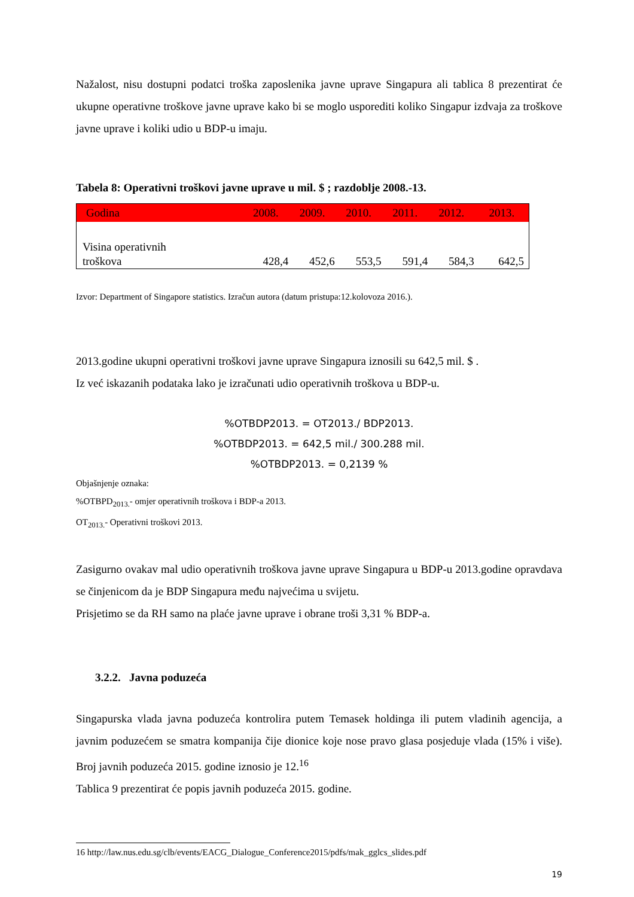Nažalost, nisu dostupni podatci troška zaposlenika javne uprave Singapura ali tablica 8 prezentirat će ukupne operativne troškove javne uprave kako bi se moglo usporediti koliko Singapur izdvaja za troškove javne uprave i koliki udio u BDP-u imaju.
Tabela 8: Operativni troškovi javne uprave u mil. $ ; razdoblje 2008.-13.
| Godina | 2008. | 2009. | 2010. | 2011. | 2012. | 2013. |
| --- | --- | --- | --- | --- | --- | --- |
| Visina operativnih troškova | 428,4 | 452,6 | 553,5 | 591,4 | 584,3 | 642,5 |
Izvor: Department of Singapore statistics. Izračun autora (datum pristupa:12.kolovoza 2016.).
2013.godine ukupni operativni troškovi javne uprave Singapura iznosili su 642,5 mil. $ .
Iz već iskazanih podataka lako je izračunati udio operativnih troškova u BDP-u.
%OTBDP2013. = OT2013./ BDP2013.
%OTBDP2013. = 642,5 mil./ 300.288 mil.
%OTBDP2013. = 0,2139 %
Objašnjenje oznaka:
%OTBPD<sub>2013.</sub>- omjer operativnih troškova i BDP-a 2013.
OT<sub>2013.</sub>- Operativni troškovi 2013.
Zasigurno ovakav mal udio operativnih troškova javne uprave Singapura u BDP-u 2013.godine opravdava se činjenicom da je BDP Singapura među najvećima u svijetu.
Prisjetimo se da RH samo na plaće javne uprave i obrane troši 3,31 % BDP-a.
3.2.2. Javna poduzeća
Singapurska vlada javna poduzeća kontrolira putem Temasek holdinga ili putem vladinih agencija, a javnim poduzećem se smatra kompanija čije dionice koje nose pravo glasa posjeduje vlada (15% i više). Broj javnih poduzeća 2015. godine iznosio je 12.<sup>16</sup>
Tablica 9 prezentirat će popis javnih poduzeća 2015. godine.
16 http://law.nus.edu.sg/clb/events/EACG_Dialogue_Conference2015/pdfs/mak_gglcs_slides.pdf
19